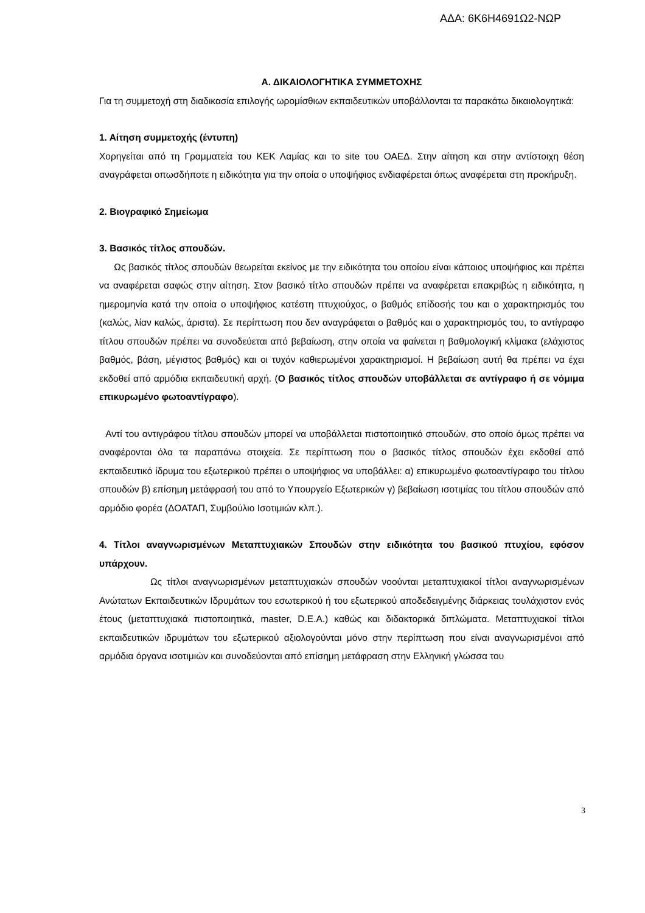ΑΔΑ: 6Κ6Η4691Ω2-ΝΩΡ
Α. ΔΙΚΑΙΟΛΟΓΗΤΙΚΑ ΣΥΜΜΕΤΟΧΗΣ
Για τη συμμετοχή στη διαδικασία επιλογής ωρομίσθιων εκπαιδευτικών υποβάλλονται τα παρακάτω δικαιολογητικά:
1. Αίτηση συμμετοχής (έντυπη)
Χορηγείται από τη Γραμματεία του ΚΕΚ Λαμίας και το site του ΟΑΕΔ. Στην αίτηση και στην αντίστοιχη θέση αναγράφεται οπωσδήποτε η ειδικότητα για την οποία ο υποψήφιος ενδιαφέρεται όπως αναφέρεται στη προκήρυξη.
2. Βιογραφικό Σημείωμα
3. Βασικός τίτλος σπουδών.
Ως βασικός τίτλος σπουδών θεωρείται εκείνος με την ειδικότητα του οποίου είναι κάποιος υποψήφιος και πρέπει να αναφέρεται σαφώς στην αίτηση. Στον βασικό τίτλο σπουδών πρέπει να αναφέρεται επακριβώς η ειδικότητα, η ημερομηνία κατά την οποία ο υποψήφιος κατέστη πτυχιούχος, ο βαθμός επίδοσής του και ο χαρακτηρισμός του (καλώς, λίαν καλώς, άριστα). Σε περίπτωση που δεν αναγράφεται ο βαθμός και ο χαρακτηρισμός του, το αντίγραφο τίτλου σπουδών πρέπει να συνοδεύεται από βεβαίωση, στην οποία να φαίνεται η βαθμολογική κλίμακα (ελάχιστος βαθμός, βάση, μέγιστος βαθμός) και οι τυχόν καθιερωμένοι χαρακτηρισμοί. Η βεβαίωση αυτή θα πρέπει να έχει εκδοθεί από αρμόδια εκπαιδευτική αρχή. (Ο βασικός τίτλος σπουδών υποβάλλεται σε αντίγραφο ή σε νόμιμα επικυρωμένο φωτοαντίγραφο).
Αντί του αντιγράφου τίτλου σπουδών μπορεί να υποβάλλεται πιστοποιητικό σπουδών, στο οποίο όμως πρέπει να αναφέρονται όλα τα παραπάνω στοιχεία. Σε περίπτωση που ο βασικός τίτλος σπουδών έχει εκδοθεί από εκπαιδευτικό ίδρυμα του εξωτερικού πρέπει ο υποψήφιος να υποβάλλει: α) επικυρωμένο φωτοαντίγραφο του τίτλου σπουδών β) επίσημη μετάφρασή του από το Υπουργείο Εξωτερικών γ) βεβαίωση ισοτιμίας του τίτλου σπουδών από αρμόδιο φορέα (ΔΟΑΤΑΠ, Συμβούλιο Ισοτιμιών κλπ.).
4. Τίτλοι αναγνωρισμένων Μεταπτυχιακών Σπουδών στην ειδικότητα του βασικού πτυχίου, εφόσον υπάρχουν.
Ως τίτλοι αναγνωρισμένων μεταπτυχιακών σπουδών νοούνται μεταπτυχιακοί τίτλοι αναγνωρισμένων Ανώτατων Εκπαιδευτικών Ιδρυμάτων του εσωτερικού ή του εξωτερικού αποδεδειγμένης διάρκειας τουλάχιστον ενός έτους (μεταπτυχιακά πιστοποιητικά, master, D.E.A.) καθώς και διδακτορικά διπλώματα. Μεταπτυχιακοί τίτλοι εκπαιδευτικών ιδρυμάτων του εξωτερικού αξιολογούνται μόνο στην περίπτωση που είναι αναγνωρισμένοι από αρμόδια όργανα ισοτιμιών και συνοδεύονται από επίσημη μετάφραση στην Ελληνική γλώσσα του
3